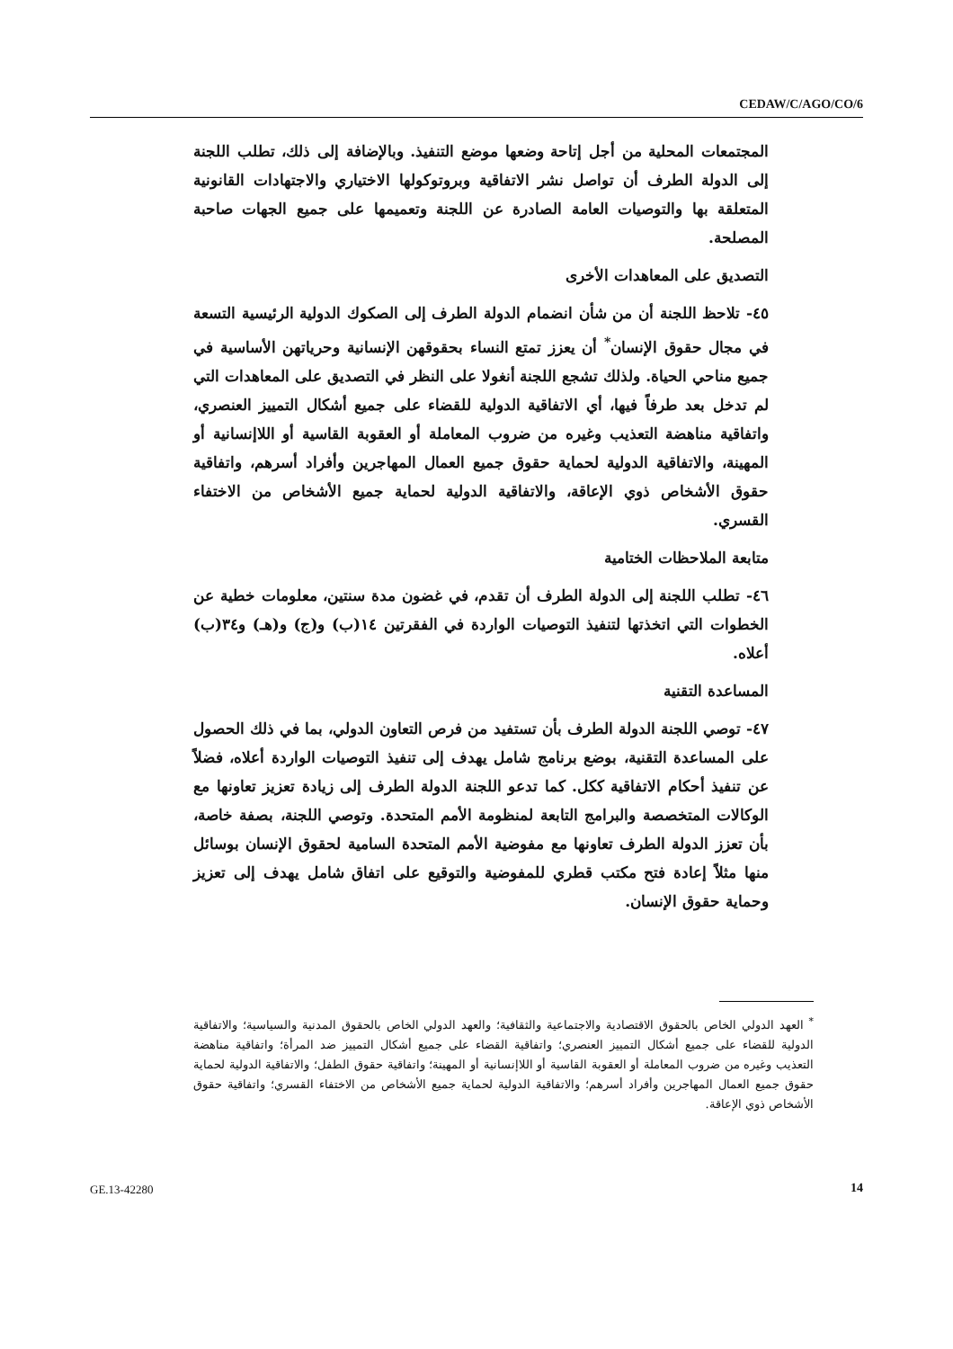CEDAW/C/AGO/CO/6
المجتمعات المحلية من أجل إتاحة وضعها موضع التنفيذ. وبالإضافة إلى ذلك، تطلب اللجنة إلى الدولة الطرف أن تواصل نشر الاتفاقية وبروتوكولها الاختياري والاجتهادات القانونية المتعلقة بها والتوصيات العامة الصادرة عن اللجنة وتعميمها على جميع الجهات صاحبة المصلحة.
التصديق على المعاهدات الأخرى
٤٥- تلاحظ اللجنة أن من شأن انضمام الدولة الطرف إلى الصكوك الدولية الرئيسية التسعة في مجال حقوق الإنسان<sup>*</sup> أن يعزز تمتع النساء بحقوقهن الإنسانية وحرياتهن الأساسية في جميع مناحي الحياة. ولذلك تشجع اللجنة أنغولا على النظر في التصديق على المعاهدات التي لم تدخل بعد طرفاً فيها، أي الاتفاقية الدولية للقضاء على جميع أشكال التمييز العنصري، واتفاقية مناهضة التعذيب وغيره من ضروب المعاملة أو العقوبة القاسية أو اللاإنسانية أو المهينة، والاتفاقية الدولية لحماية حقوق جميع العمال المهاجرين وأفراد أسرهم، واتفاقية حقوق الأشخاص ذوي الإعاقة، والاتفاقية الدولية لحماية جميع الأشخاص من الاختفاء القسري.
متابعة الملاحظات الختامية
٤٦- تطلب اللجنة إلى الدولة الطرف أن تقدم، في غضون مدة سنتين، معلومات خطية عن الخطوات التي اتخذتها لتنفيذ التوصيات الواردة في الفقرتين ١٤(ب) و(ج) و(هـ) و٣٤(ب) أعلاه.
المساعدة التقنية
٤٧- توصي اللجنة الدولة الطرف بأن تستفيد من فرص التعاون الدولي، بما في ذلك الحصول على المساعدة التقنية، بوضع برنامج شامل يهدف إلى تنفيذ التوصيات الواردة أعلاه، فضلاً عن تنفيذ أحكام الاتفاقية ككل. كما تدعو اللجنة الدولة الطرف إلى زيادة تعزيز تعاونها مع الوكالات المتخصصة والبرامج التابعة لمنظومة الأمم المتحدة. وتوصي اللجنة، بصفة خاصة، بأن تعزز الدولة الطرف تعاونها مع مفوضية الأمم المتحدة السامية لحقوق الإنسان بوسائل منها مثلاً إعادة فتح مكتب قطري للمفوضية والتوقيع على اتفاق شامل يهدف إلى تعزيز وحماية حقوق الإنسان.
<sup>*</sup> العهد الدولي الخاص بالحقوق الاقتصادية والاجتماعية والثقافية؛ والعهد الدولي الخاص بالحقوق المدنية والسياسية؛ والاتفاقية الدولية للقضاء على جميع أشكال التمييز العنصري؛ واتفاقية القضاء على جميع أشكال التمييز ضد المرأة؛ واتفاقية مناهضة التعذيب وغيره من ضروب المعاملة أو العقوبة القاسية أو اللاإنسانية أو المهينة؛ واتفاقية حقوق الطفل؛ والاتفاقية الدولية لحماية حقوق جميع العمال المهاجرين وأفراد أسرهم؛ والاتفاقية الدولية لحماية جميع الأشخاص من الاختفاء القسري؛ واتفاقية حقوق الأشخاص ذوي الإعاقة.
GE.13-42280 14